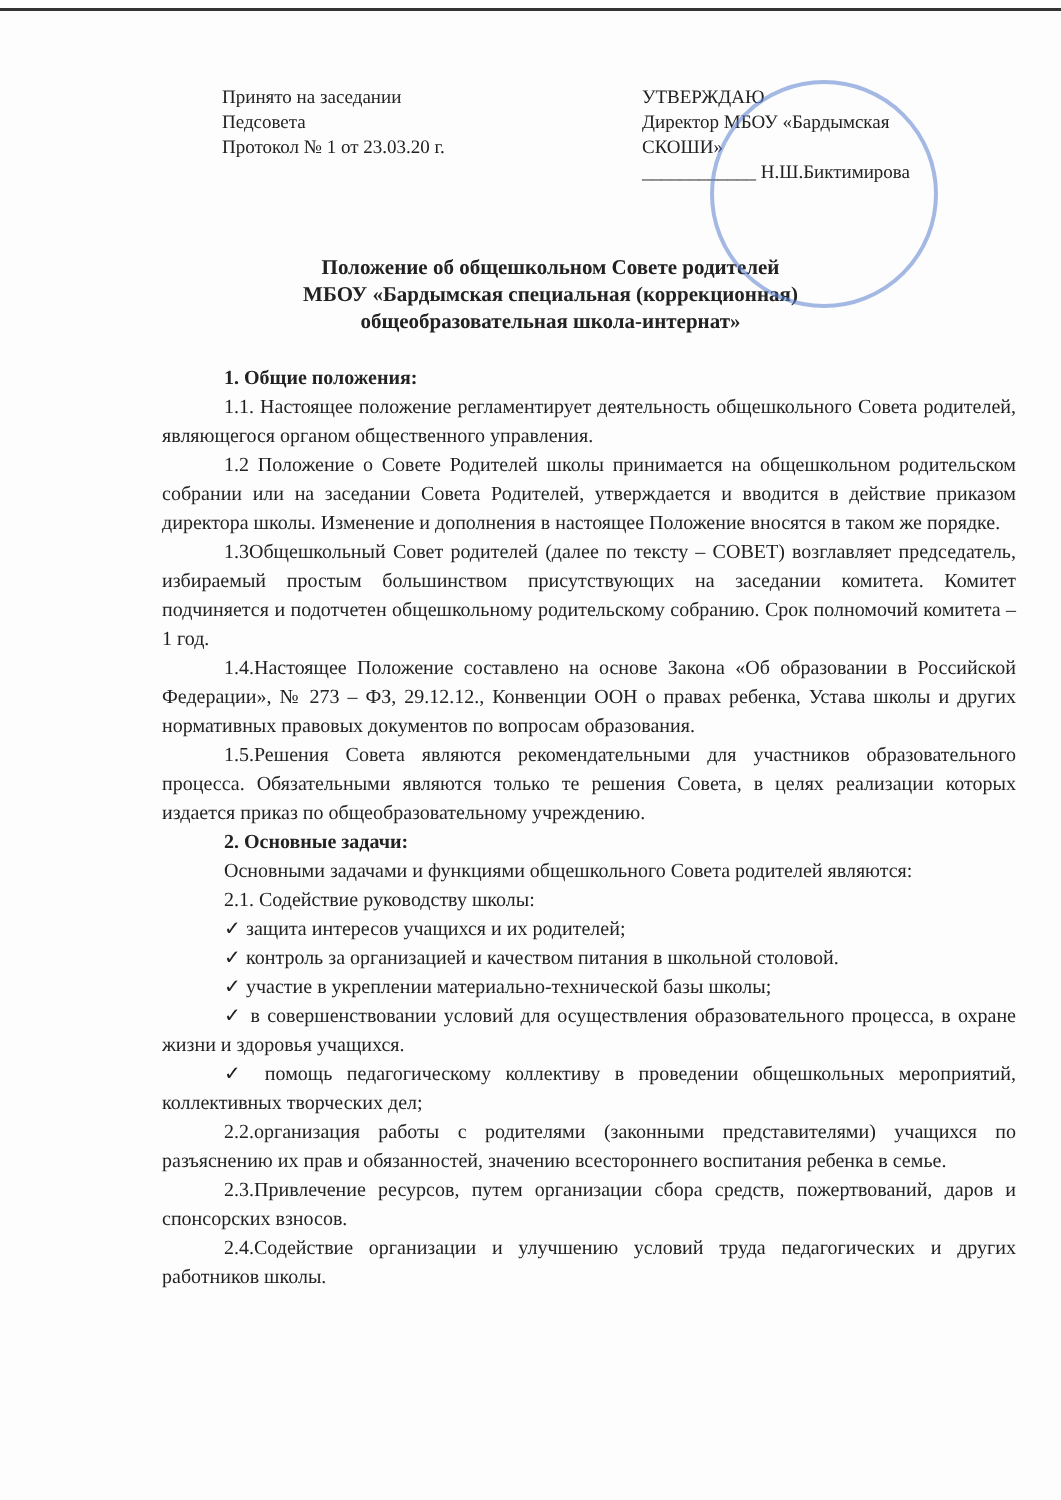Принято на заседании
Педсовета
Протокол № 1 от 23.03.20 г.
УТВЕРЖДАЮ
Директор МБОУ «Бардымская
СКОШИ»
____________ Н.Ш.Биктимирова
Положение об общешкольном Совете родителей
МБОУ «Бардымская специальная (коррекционная)
общеобразовательная школа-интернат»
1. Общие положения:
1.1. Настоящее положение регламентирует деятельность общешкольного Совета родителей, являющегося органом общественного управления.
1.2 Положение о Совете Родителей школы принимается на общешкольном родительском собрании или на заседании Совета Родителей, утверждается и вводится в действие приказом директора школы. Изменение и дополнения в настоящее Положение вносятся в таком же порядке.
1.3Общешкольный Совет родителей (далее по тексту – СОВЕТ) возглавляет председатель, избираемый простым большинством присутствующих на заседании комитета. Комитет подчиняется и подотчетен общешкольному родительскому собранию. Срок полномочий комитета – 1 год.
1.4.Настоящее Положение составлено на основе Закона «Об образовании в Российской Федерации», № 273 – ФЗ, 29.12.12., Конвенции ООН о правах ребенка, Устава школы и других нормативных правовых документов по вопросам образования.
1.5.Решения Совета являются рекомендательными для участников образовательного процесса. Обязательными являются только те решения Совета, в целях реализации которых издается приказ по общеобразовательному учреждению.
2. Основные задачи:
Основными задачами и функциями общешкольного Совета родителей являются:
2.1. Содействие руководству школы:
✓ защита интересов учащихся и их родителей;
✓ контроль за организацией и качеством питания в школьной столовой.
✓ участие в укреплении материально-технической базы школы;
✓ в совершенствовании условий для осуществления образовательного процесса, в охране жизни и здоровья учащихся.
✓ помощь педагогическому коллективу в проведении общешкольных мероприятий, коллективных творческих дел;
2.2.организация работы с родителями (законными представителями) учащихся по разъяснению их прав и обязанностей, значению всестороннего воспитания ребенка в семье.
2.3.Привлечение ресурсов, путем организации сбора средств, пожертвований, даров и спонсорских взносов.
2.4.Содействие организации и улучшению условий труда педагогических и других работников школы.